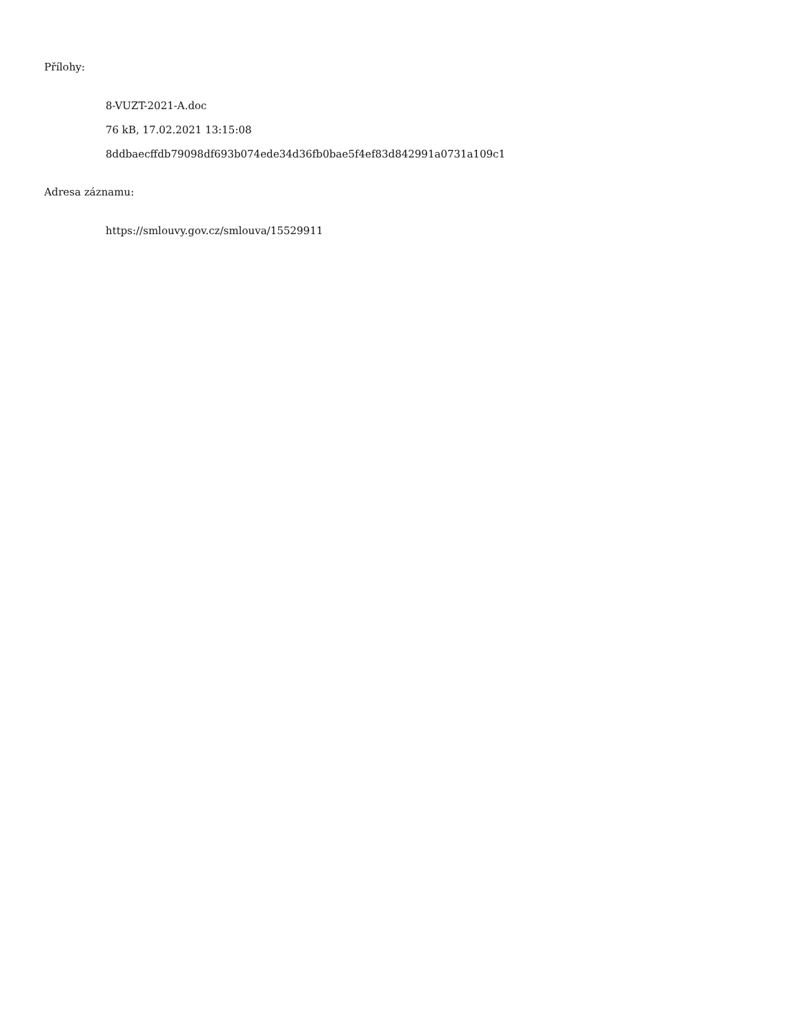Přílohy:
8-VUZT-2021-A.doc
76 kB, 17.02.2021 13:15:08
8ddbaecffdb79098df693b074ede34d36fb0bae5f4ef83d842991a0731a109c1
Adresa záznamu:
https://smlouvy.gov.cz/smlouva/15529911